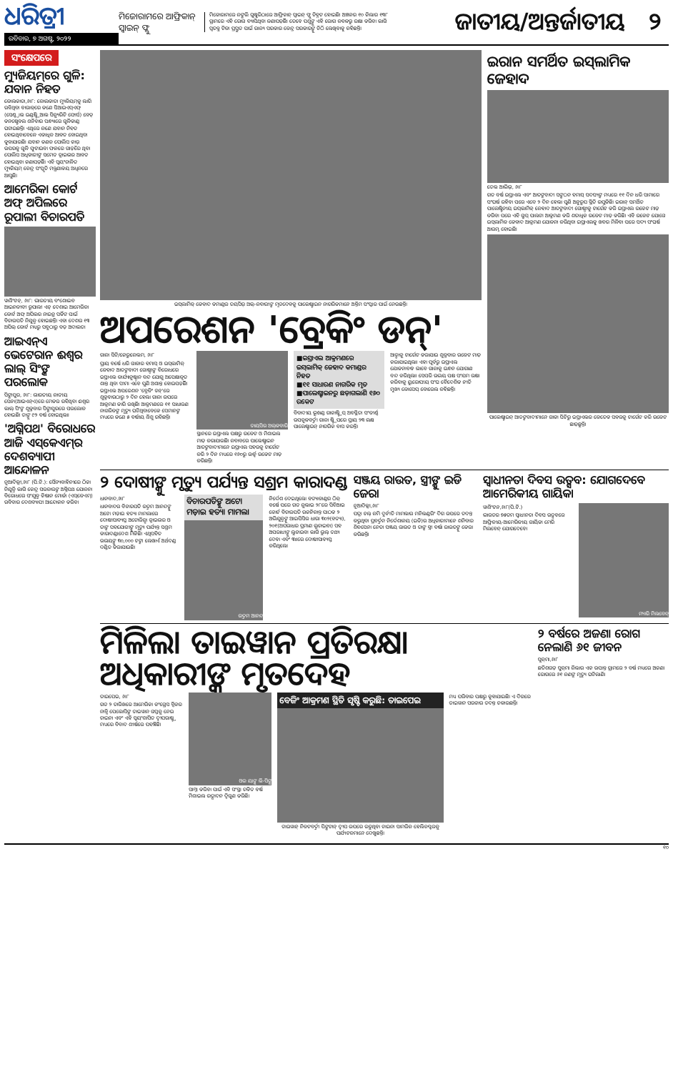ଧରିତ୍ରୀ
ରବିବାର, ୭ ଅଗଷ୍ଟ, ୨୦୨୨
ମିଜୋରାମରେ ଆଫ୍ରିକାନ୍ ସ୍ୱାଇନ୍ ଫ୍ଲୁ
ମିଜୋରାମରେ ଜଙ୍ଗଲି ଘୁଷୁରିଠାରେ ଆଫ୍ରିକାନ୍ ସ୍ୱାଇନ୍ ଫ୍ଲୁ ଚିହ୍ନଟ ହୋଇଛି। ଅଞ୍ଚଳର ୧୦ ଜିଲାର ୧୩୮ ଗ୍ରାମରେ ଏହି ରୋଗ ବ୍ୟାପିଥିବା ଜଣାପଡ଼ିଛି। ତେବେ ପଶୁଙ୍କୁ ଏହି ରୋଗ କବଳରୁ ରକ୍ଷା କରିବା ଲାଗି ସ୍ୱତନ୍ତ୍ର ଟିକା ପ୍ରସ୍ତୁତ ପାଇଁ ରାଜ୍ୟ ସରକାର କେନ୍ଦ୍ର ସରକାରଙ୍କୁ ଚିଠି ଲେଖିବାକୁ କହିଛନ୍ତି।
ଜାତୀୟ/ଅନ୍ତର୍ଜାତୀୟ ୨
ସଂକ୍ଷେପରେ
ମ୍ୟୁଜିୟମ୍‌ରେ ଗୁଳି: ଯବାନ ନିହତ
କୋଲକାତା,୬।୮: କୋଲକାତା ମ୍ୟୁଜିୟମ୍‌କୁ ଲାଗି ରହିଥିବା ବାରାକ୍‌ରେ ଜଣେ ସିଆଇଏସ୍‌ଏଫ୍ (ସେଣ୍ଟ୍ରାଲ ଇଣ୍ଡଷ୍ଟ୍ରିଆଲ ସିକ୍ୟୁରିଟି ଫୋର୍ସ) ହେଡ୍ କନଷ୍ଟେବଲ ଶନିବାର ସନ୍ଧ୍ୟାରେ ଗୁଳିକାଣ୍ଡ ଘଟାଇଛନ୍ତି। ଏଥିରେ ଜଣେ ଯବାନ ନିହତ ହୋଇଥିବାବେଳେ ଏକାଧିକ ଆହତ ହୋଇଥିବା କୁହାଯାଉଛି। ଯବାନ ଜଣକ ପୋଲିସ କାର୍ ଉପରକୁ ଗୁଳି ଫୁଟାଇବା ଫଳରେ ଗାଡ଼ିରେ ଥିବା ପୋଲିସ ଅଧିକାରୀଙ୍କ ସମେତ ଡ୍ରାଇଭର ଆହତ ହୋଇଥିବା ଜଣାପଡ଼ିଛି। ଏହି ସ୍ୱୟଂଚାଳିତ ମ୍ୟୁଜିୟମ୍ କେନ୍ଦ୍ର ସଂସ୍କୃତି ମନ୍ତ୍ରଣାଳୟ ଅଧିନରେ ଆସୁଛି।
ଆମେରିକା କୋର୍ଟ ଅଫ୍ ଅପିଲରେ ରୂପାଲୀ ବିଚାରପତି
ୱାଶିଂଟନ୍, ୬।୮: ଭାରତୀୟ ବଂଶୋଦ୍ଭବ ଆଇନଜୀବୀ ରୂପାଲୀ ଏଚ୍ ଦେଶାଇ ଆମେରିକା କୋର୍ଟ ଅଫ୍ ଅପିଲର ନାଇନ୍ଥ ସର୍କିଟ ପାଇଁ ବିଚାରପତି ନିଯୁକ୍ତ ହୋଇଛନ୍ତି। ଏହା ଦେଶର ୧୩ ଅପିଲ୍ କୋର୍ଟ ମଧ୍ୟରୁ ସବୁଠାରୁ ବଡ଼ ଅଦାଲତ।
ଆଇଏନ୍‌ଏ ଭେଟେରାନ ଈଶ୍ୱର ଲାଲ୍ ସିଂଙ୍କ ପରଲୋକ
ସିଙ୍ଗାପୁର, ୬।୮: ଭାରତୀୟ ଜାତୀୟ ସେନା(ଆଇଏନ୍‌ଏ)ରେ ମେଜର ରହିଥିବା ଈଶ୍ୱର ଲାଲ୍ ସିଂଙ୍କ ଶୁକ୍ରବାର ସିଙ୍ଗାପୁରରେ ପରଲୋକ ହୋଇଛି। ତାଙ୍କୁ ୯୨ ବର୍ଷ ହୋଇଥିଲା।
'ଅଗ୍ନିପଥ' ବିରୋଧରେ ଆଜି ଏସ୍‌କେଏମ୍‌ର ଦେଶବ୍ୟାପୀ ଆନ୍ଦୋଳନ
ନୂଆଦିଲ୍ଲୀ,୬।୮ (ପି.ଟି.): ସୈନ୍ୟବାହିନୀରେ ଠିକା ନିଯୁକ୍ତି ଲାଗି କେନ୍ଦ୍ର ସରକାରଙ୍କ ଅଗ୍ନିପଥ ଯୋଜନା ବିରୋଧରେ ସଂଯୁକ୍ତ କିଷାନ ମୋର୍ଚ୍ଚା (ଏସ୍‌କେଏମ୍) ରବିବାର ଦେଶବ୍ୟାପୀ ଆନ୍ଦୋଳନ କରିବ।
ଇସ୍‌ଲାମିକ୍ ଜେହାଦ କମାଣ୍ଡର ତୟସିର୍ ଅଲ୍-ଜବାରୀଙ୍କ ମୃତଦେହକୁ ପାଲେଷ୍ଟାଇନ ନାଗରିକମାନେ ଅନ୍ତିମ ସଂସ୍କାର ପାଇଁ ନେଉଛନ୍ତି।
ଅପରେଶନ 'ବ୍ରେକିଂ ଡନ୍'
ଗାଜା ସିଟି/ଜେରୁଜେଲମ, ୬।୮
ପ୍ରାୟ ବର୍ଷେ ଧରି ଗାଜାର ହମାସ୍ ଓ ଇସ୍‌ଲାମିକ୍ ଜେହାଦ ଆତଙ୍କବାଦୀ ଗୋଷ୍ଠୀଙ୍କ ବିରୋଧରେ ଇସ୍ରାଏଲ କାର୍ଯ୍ୟାନୁଷ୍ଠାନ ବନ୍ଦ ଯୋଗୁ ଅପେକ୍ଷାକୃତ ଶାନ୍ତ ଥିବା ସୀମା ଏବେ ପୁଣି ଅଶାନ୍ତ ହୋଇପଡ଼ିଛି। ଇସ୍ରାଏଲ ଅପରେଶନ 'ବ୍ରେକିଂ ଡନ୍'ରେ ଶୁକ୍ରବାରଠାରୁ ୨ ଦିନ ହେଲା ଗାଜା ଉପରେ ଆକ୍ରମଣ ଜାରି ରଖିଛି। ଆକ୍ରମଣରେ ୧୧ ସାଧାରଣ ନାଗରିକଙ୍କ ମୃତ୍ୟୁ ଘଟିଥିବାବେଳେ ସେମାନଙ୍କ ମଧ୍ୟରେ ଜଣେ ୫ ବର୍ଷୀୟ ଶିଶୁ ରହିଛନ୍ତି।
ତାୟସିର ଅଲ୍‌ଜବାରି
ସ୍ଥାନରେ ଇସ୍ରାଏଲ ପକ୍ଷରୁ ରକେଟ ଓ ମିଶାଇଲ ମାଡ଼ କରାଯାଉଛି। ଜବାବରେ ପାଲେଷ୍ଟାଇନ ଆତଙ୍କବାଦୀମାନେ ଇସ୍ରାଏଲ ସହରକୁ ଟାର୍ଗେଟ କରି ୨ ଦିନ ମଧ୍ୟରେ ୧୬୦ରୁ ଊର୍ଦ୍ଧ୍ୱ ରକେଟ ମାଡ଼ କରିଛନ୍ତି।
■ଇସ୍ରାଏଲ ଆକ୍ରମଣରେ ଇସ୍‌ଲାମିକ୍ ଜେହାଦ କମାଣ୍ଡର ନିହତ
■୧୧ ସାଧାରଣ ନାଗରିକ ମୃତ
■ପାଲେଷ୍ଟାଇନରୁ ଛଡ଼ାଗଲାଣି ୧୬୦ ରକେଟ
ବିବାଦୀୟ ଭୂଖଣ୍ଡ ଗାଜାଷ୍ଟ୍ରିପ୍ ଅବସ୍ଥିତ। ସଂକୀର୍ଣ୍ଣ ଉପକୂଳବର୍ତ୍ତୀ ଗାଜା ଷ୍ଟ୍ରିପରେ ପ୍ରାୟ ୨୩ ଲକ୍ଷ ପାଲେଷ୍ଟାଇନ୍ ନାଗରିକ ବାସ କରନ୍ତି।
ଆଡ୍ଡାକୁ ଟାର୍ଗେଟ କରାଯାଇ ଶୁକ୍ରବାର ରକେଟ ମାଡ଼ କରାଯାଇଥିଲା। ଏହା ପୂର୍ବରୁ ଇସ୍ରାଏଲ ଯୋଜନାବଦ୍ଧ ଭାବେ ଗାଜାକୁ ଇନ୍ଧନ ଯୋଗାଣ ବନ୍ଦ କରିଥିଲା। ସେପରି ଉଭୟ ପକ୍ଷ ସଂଯମ ରକ୍ଷା କରିବାକୁ ୟୁରୋପୀୟ ସଂଘ ବୈଦେଶିକ ନୀତି ମୁଖ୍ୟ ଜୋସେପ୍ ବୋରେଲ କହିଛନ୍ତି।
ଇରାନ ସମର୍ଥିତ ଇସ୍‌ଲାମିକ ଜେହାଦ
ତେଲ ଆଭିଭ୍, ୬।୮
ଗତ ବର୍ଷ ଇସ୍ରାଏଲ ଏବଂ ଆତଙ୍କବାଦୀ ସଙ୍ଗଠନ ହମାସ୍ ସଦସ୍ୟଙ୍କ ମଧ୍ୟରେ ୧୧ ଦିନ ଧରି ସାମାରେ ସଂଘର୍ଷ ରହିବା ପରେ ଏବେ ୨ ଦିନ ହେଲା ପୁଣି ଅନୁରୂପ ସ୍ଥିତି ଉପୁଜିଛି। ଇରାନ୍ ସମର୍ଥିତ ପାଲେଷ୍ଟିନୀୟ ଇସ୍‌ଲାମିକ୍ ଜେହାଦ ଆତଙ୍କବାଦୀ ଗୋଷ୍ଠୀକୁ ଟାର୍ଗେଟ କରି ଇସ୍ରାଏଲ ରକେଟ ମାଡ଼ କରିବା ପରେ ଏହି ଗ୍ରୁପ୍ ପାଲଟା ଆକ୍ରମଣ କରି ଶତାଧିକ ରକେଟ ମାଡ଼ କରିଛି। ଏହି ରକେଟ ଯୋଗେ ଇସ୍‌ଲାମିକ ଜେହାଦ ଆକ୍ରମଣ ଯୋଜନା କରିଥିବା ଇସ୍ରାଏଲକୁ ଖବର ମିଳିବା ପରେ ସଦ୍ୟ ସଂଘର୍ଷ ଆରମ୍ଭ ହୋଇଛି।
ପାଲେଷ୍ଟାଇନ୍ ଆତଙ୍କବାଦୀମାନେ ଗାଜା ସିଟିରୁ ଇସ୍ରାଏଲର କେତେକ ସହରକୁ ଟାର୍ଗେଟ କରି ରକେଟ ଛାଡ଼ୁଛନ୍ତି।
୨ ଦୋଷୀଙ୍କୁ ମୃତ୍ୟୁ ପର୍ଯ୍ୟନ୍ତ ସଶ୍ରମ କାରାଦଣ୍ଡ
ଧାନବାଦ,୬।୮
ଧାନବାଦର ବିଚାରପତି ଉତ୍ତମ ଆନନ୍ଦଙ୍କୁ ଅଟୋ ମଡ଼ାଇ ହତ୍ୟା ମାମଲାରେ ଦୋଷୀସାବ୍ୟସ୍ତ ଅଟୋରିକ୍ସା ଡ୍ରାଇଭର ଓ ତାଙ୍କ ସହଯୋଗୀଙ୍କୁ ମୃତ୍ୟୁ ପର୍ଯ୍ୟନ୍ତ ସଶ୍ରମ କାରାଦଣ୍ଡାଦେଶ ମିଳିଛି। ଏଥିସହିତ ଉଭୟଙ୍କୁ ୩୦,୦୦୦ ଟଙ୍କା ଲେଖାଏଁ ଅର୍ଥଦଣ୍ଡ ଦଣ୍ଡିତ କରାଯାଇଛି।
ବିଚାରପତିଙ୍କୁ ଅଟୋ ମଡ଼ାଇ ହତ୍ୟା ମାମଲା
ଉତ୍ତମ ଆନନ୍ଦ
ନିର୍ଦ୍ଦେଶ ଦେଇଥିଲେ। ହତ୍ୟାକାଣ୍ଡର ଠିକ୍ ବର୍ଷେ ପରେ ଗତ ଜୁଲାଇ ୨୮ରେ ସିବିଆଇ କୋର୍ଟ ବିଚାରପତି ରଜନିକାନ୍ତ ପାଠକ ୨ ଅଭିଯୁକ୍ତଙ୍କୁ ଆଇପିସିର ଧାରା ୩୦୨(ହତ୍ୟା), ୨୦୧(ଅପରାଧର ପ୍ରମାଣ ଲୁଚାଇବା) ସହ ଅପରାଧୀଙ୍କୁ ଲୁଚାଇବା ଲାଗି ଭୁଲ୍ ତଥ୍ୟ ଦେବା ଏବଂ ୩୪ରେ ଦୋଷୀସାବ୍ୟସ୍ତ କରିଥିଲେ।
ସଞ୍ଜୟ ରାଉତ, ସ୍ତ୍ରୀଙ୍କୁ ଇଡି ଜେରା
ନୂଆଦିଲ୍ଲୀ,୬।୮
ପତ୍ରା ଚଲ୍ ଜମି ଦୁର୍ନୀତି ମାମଲାର ମନିଲଣ୍ଡରିଂ ଦିଗ ଉପରେ ତଦନ୍ତ କରୁଥିବା ପ୍ରବର୍ତ୍ତନ ନିର୍ଦ୍ଦେଶାଳୟ (ଇଡି)ର ଅଧିକାରୀମାନେ ଶନିବାର ଶିବସେନା ନେତା ସଞ୍ଜୟ ରାଉତ ଓ ତାଙ୍କ ସ୍ତ୍ରୀ ବର୍ଷା ରାଉତଙ୍କୁ ଜେରା କରିଛନ୍ତି।
ସ୍ୱାଧୀନତା ଦିବସ ଉତ୍ସବ: ଯୋଗଦେବେ ଆମେରିକୀୟ ଗାୟିକା
ୱାଶିଂଟନ,୬।୮(ପି.ଟି.)
ଭାରତର ୭୫ତମ ସ୍ୱାଧୀନତା ଦିବସ ଉତ୍ସବରେ ଆଫ୍ରିକୀୟ-ଆମେରିକୀୟ ଗାୟିକା ମେରି ମିଲବେନ୍ ଯୋଗଦେବେ।
ମ୍ୟାରି ମିଲବେନ୍
ମିଳିଲା ତାଇୱାନ ପ୍ରତିରକ୍ଷା ଅଧିକାରୀଙ୍କ ମୃତଦେହ
ତାଇପେଇ, ୬।୮
ଗତ ୨ ତାରିଖରେ ଆମେରିକା କଂଗ୍ରେସ ସ୍ପିକର ନାନ୍ସି ପେଲୋସିଙ୍କ ତାଇୱାନ ଗସ୍ତକୁ ନେଇ ଚାଇନା ଏବଂ ଏହି ସ୍ୱୟଂଶାସିତ ଦ୍ୱୀପରାଷ୍ଟ୍ର ମଧ୍ୟରେ ବିବାଦ ଶୀର୍ଷରେ ପହଞ୍ଚିଛି।
ଓଉ ୟାଙ୍ଗ୍ ଲି-ସିଙ୍ଗ୍
ସାମ୍ନା କରିବା ପାଇଁ ଏହି ସଂସ୍ଥା ଚଳିତ ବର୍ଷ ମିଶାଇଲ ଉତ୍ପାଦନ ଦ୍ୱିଗୁଣ କରିଛି।
ବେଜିଂ ଆକ୍ରମଣ ସ୍ଥିତି ସୃଷ୍ଟି କରୁଛି: ତାଇପେଇ
ତାଇୱାନ୍ ନିକଟବର୍ତ୍ତୀ ପିଙ୍ଗଟାନ୍ ଦ୍ୱୀପ ଉପରେ ଉଡୁଥିବା ଚାଇନା ସାମରିକ ହେଲିକପ୍ଟରକୁ ପର୍ଯ୍ୟଟକମାନେ ଦେଖୁଛନ୍ତି।
ମଧ୍ୟ ପରିବାର ପକ୍ଷରୁ କୁହାଯାଇଛି। ଏ ଦିଗରେ ତାଇୱାନ ସରକାର ତଦନ୍ତ ଚଳାଉଛନ୍ତି।
୨ ବର୍ଷରେ ଅଜଣା ରୋଗ ନେଲାଣି ୬୧ ଜୀବନ
ସୁକ୍‌ମା,୬।୮
ଛତିଶଗଡ଼ ସୁକ୍‌ମା ଜିଲାର ଏକ ଉପାନ୍ତ ଗ୍ରାମରେ ୨ ବର୍ଷ ମଧ୍ୟରେ ଅଜଣା ରୋଗରେ ୬୧ ଜଣଙ୍କ ମୃତ୍ୟୁ ଘଟିଲାଣି।
୧୦